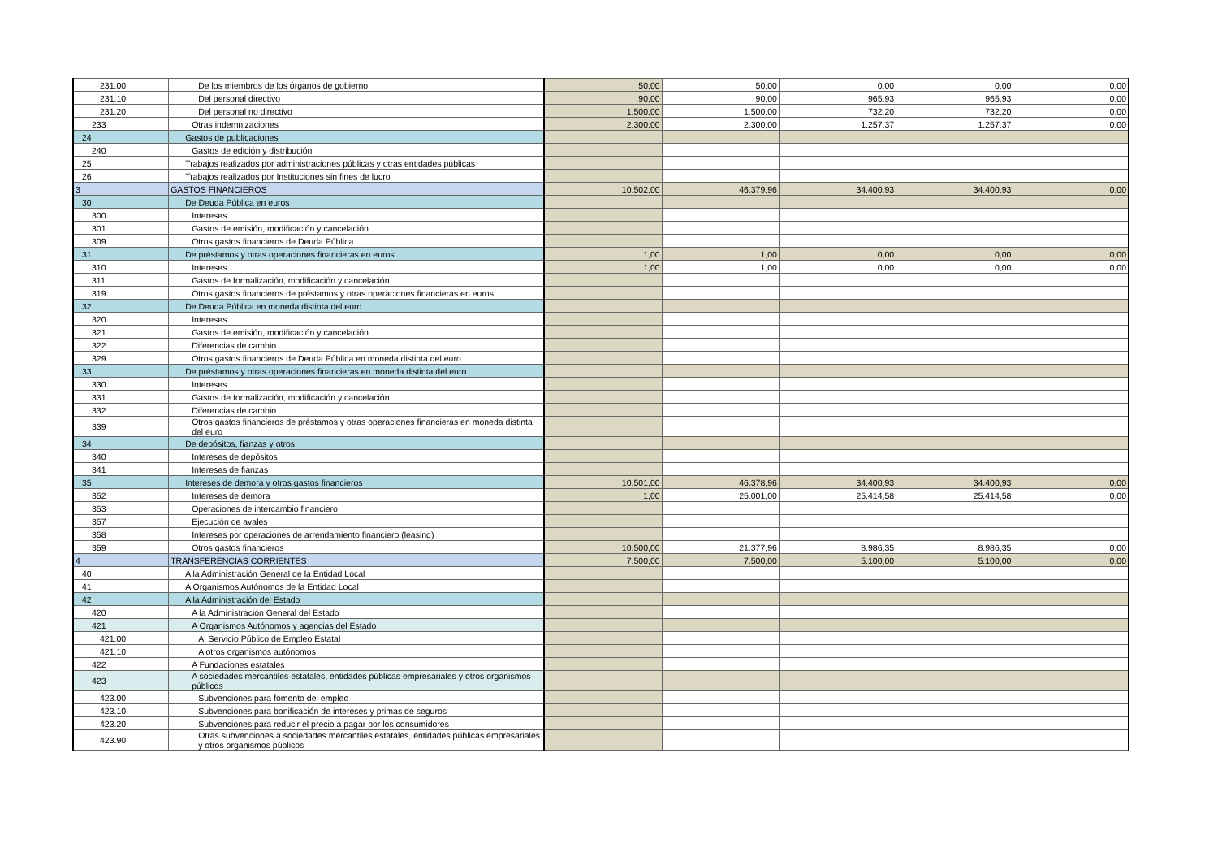| 231.00 | De los miembros de los órganos de gobierno | 50,00 | 50,00 | 0,00 | 0,00 | 0,00 |
| 231.10 | Del personal directivo | 90,00 | 90,00 | 965,93 | 965,93 | 0,00 |
| 231.20 | Del personal no directivo | 1.500,00 | 1.500,00 | 732,20 | 732,20 | 0,00 |
| 233 | Otras indemnizaciones | 2.300,00 | 2.300,00 | 1.257,37 | 1.257,37 | 0,00 |
| 24 | Gastos de publicaciones | | | | | |
| 240 | Gastos de edición y distribución | | | | | |
| 25 | Trabajos realizados por administraciones públicas y otras entidades públicas | | | | | |
| 26 | Trabajos realizados por Instituciones sin fines de lucro | | | | | |
| 3 | GASTOS FINANCIEROS | 10.502,00 | 46.379,96 | 34.400,93 | 34.400,93 | 0,00 |
| 30 | De Deuda Pública en euros | | | | | |
| 300 | Intereses | | | | | |
| 301 | Gastos de emisión, modificación y cancelación | | | | | |
| 309 | Otros gastos financieros de Deuda Pública | | | | | |
| 31 | De préstamos y otras operaciones financieras en euros | 1,00 | 1,00 | 0,00 | 0,00 | 0,00 |
| 310 | Intereses | 1,00 | 1,00 | 0,00 | 0,00 | 0,00 |
| 311 | Gastos de formalización, modificación y cancelación | | | | | |
| 319 | Otros gastos financieros de préstamos y otras operaciones financieras en euros | | | | | |
| 32 | De Deuda Pública en moneda distinta del euro | | | | | |
| 320 | Intereses | | | | | |
| 321 | Gastos de emisión, modificación y cancelación | | | | | |
| 322 | Diferencias de cambio | | | | | |
| 329 | Otros gastos financieros de Deuda Pública en moneda distinta del euro | | | | | |
| 33 | De préstamos y otras operaciones financieras en moneda distinta del euro | | | | | |
| 330 | Intereses | | | | | |
| 331 | Gastos de formalización, modificación y cancelación | | | | | |
| 332 | Diferencias de cambio | | | | | |
| 339 | Otros gastos financieros de préstamos y otras operaciones financieras en moneda distinta del euro | | | | | |
| 34 | De depósitos, fianzas y otros | | | | | |
| 340 | Intereses de depósitos | | | | | |
| 341 | Intereses de fianzas | | | | | |
| 35 | Intereses de demora y otros gastos financieros | 10.501,00 | 46.378,96 | 34.400,93 | 34.400,93 | 0,00 |
| 352 | Intereses de demora | 1,00 | 25.001,00 | 25.414,58 | 25.414,58 | 0,00 |
| 353 | Operaciones de intercambio financiero | | | | | |
| 357 | Ejecución de avales | | | | | |
| 358 | Intereses por operaciones de arrendamiento financiero (leasing) | | | | | |
| 359 | Otros gastos financieros | 10.500,00 | 21.377,96 | 8.986,35 | 8.986,35 | 0,00 |
| 4 | TRANSFERENCIAS CORRIENTES | 7.500,00 | 7.500,00 | 5.100,00 | 5.100,00 | 0,00 |
| 40 | A la Administración General de la Entidad Local | | | | | |
| 41 | A Organismos Autónomos de la Entidad Local | | | | | |
| 42 | A la Administración del Estado | | | | | |
| 420 | A la Administración General del Estado | | | | | |
| 421 | A Organismos Autónomos y agencias del Estado | | | | | |
| 421.00 | Al Servicio Público de Empleo Estatal | | | | | |
| 421.10 | A otros organismos autónomos | | | | | |
| 422 | A Fundaciones estatales | | | | | |
| 423 | A sociedades mercantiles estatales, entidades públicas empresariales y otros organismos públicos | | | | | |
| 423.00 | Subvenciones para fomento del empleo | | | | | |
| 423.10 | Subvenciones para bonificación de intereses y primas de seguros | | | | | |
| 423.20 | Subvenciones para reducir el precio a pagar por los consumidores | | | | | |
| 423.90 | Otras subvenciones a sociedades mercantiles estatales, entidades públicas empresariales y otros organismos públicos | | | | | |